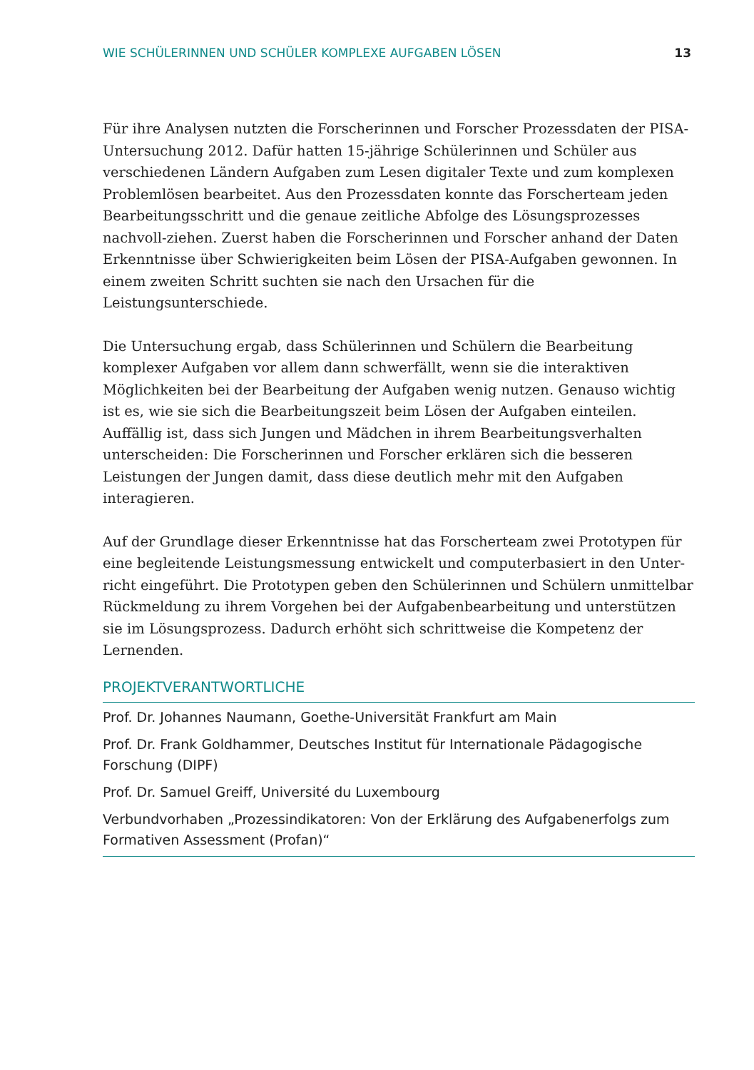WIE SCHÜLERINNEN UND SCHÜLER KOMPLEXE AUFGABEN LÖSEN 13
Für ihre Analysen nutzten die Forscherinnen und Forscher Prozessdaten der PISA-Untersuchung 2012. Dafür hatten 15-jährige Schülerinnen und Schüler aus verschiedenen Ländern Aufgaben zum Lesen digitaler Texte und zum komplexen Problemlösen bearbeitet. Aus den Prozessdaten konnte das Forscherteam jeden Bearbeitungsschritt und die genaue zeitliche Abfolge des Lösungsprozesses nachvoll-ziehen. Zuerst haben die Forscherinnen und Forscher anhand der Daten Erkenntnisse über Schwierigkeiten beim Lösen der PISA-Aufgaben gewonnen. In einem zweiten Schritt suchten sie nach den Ursachen für die Leistungsunterschiede.
Die Untersuchung ergab, dass Schülerinnen und Schülern die Bearbeitung komplexer Aufgaben vor allem dann schwerfällt, wenn sie die interaktiven Möglichkeiten bei der Bearbeitung der Aufgaben wenig nutzen. Genauso wichtig ist es, wie sie sich die Bearbeitungszeit beim Lösen der Aufgaben einteilen. Auffällig ist, dass sich Jungen und Mädchen in ihrem Bearbeitungsverhalten unterscheiden: Die Forscherinnen und Forscher erklären sich die besseren Leistungen der Jungen damit, dass diese deutlich mehr mit den Aufgaben interagieren.
Auf der Grundlage dieser Erkenntnisse hat das Forscherteam zwei Prototypen für eine begleitende Leistungsmessung entwickelt und computerbasiert in den Unter-richt eingeführt. Die Prototypen geben den Schülerinnen und Schülern unmittelbar Rückmeldung zu ihrem Vorgehen bei der Aufgabenbearbeitung und unterstützen sie im Lösungsprozess. Dadurch erhöht sich schrittweise die Kompetenz der Lernenden.
PROJEKTVERANTWORTLICHE
Prof. Dr. Johannes Naumann, Goethe-Universität Frankfurt am Main
Prof. Dr. Frank Goldhammer, Deutsches Institut für Internationale Pädagogische Forschung (DIPF)
Prof. Dr. Samuel Greiff, Université du Luxembourg
Verbundvorhaben „Prozessindikatoren: Von der Erklärung des Aufgabenerfolgs zum Formativen Assessment (Profan)“